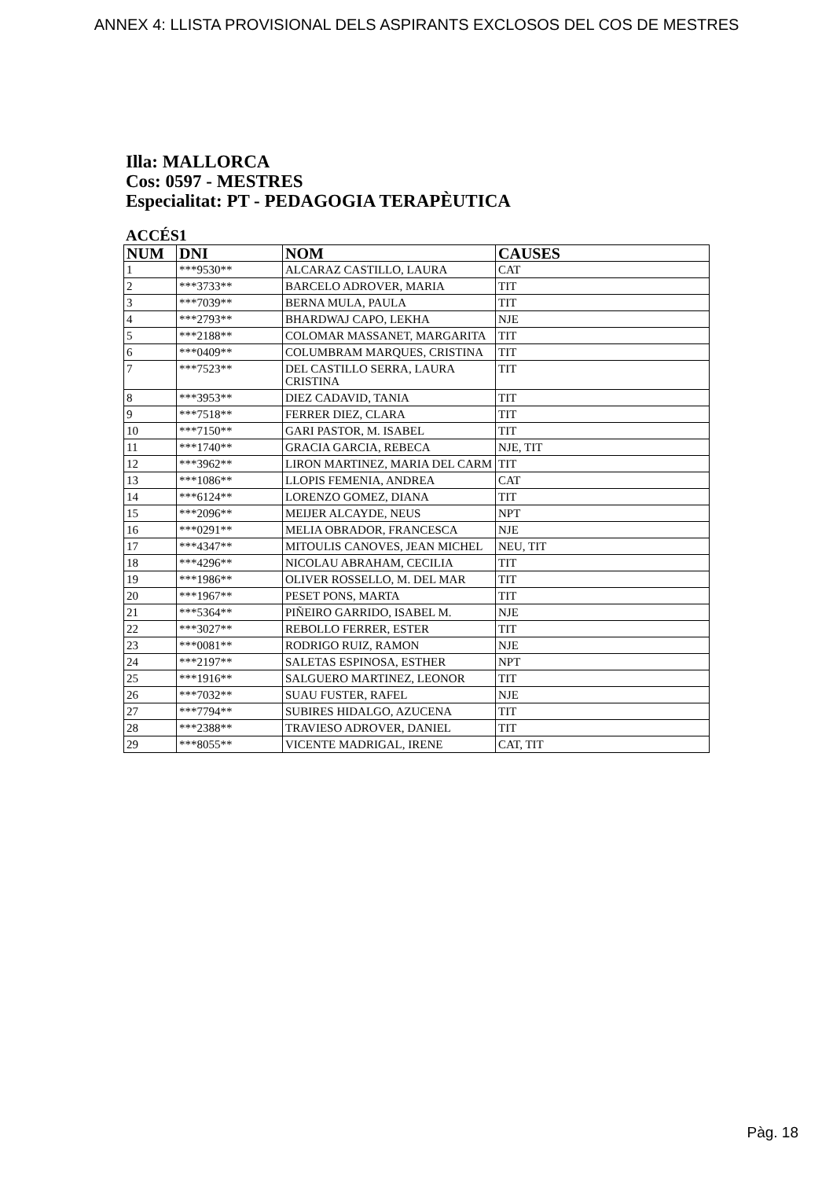ANNEX 4: LLISTA PROVISIONAL DELS ASPIRANTS EXCLOSOS DEL COS DE MESTRES
Illa: MALLORCA
Cos: 0597 - MESTRES
Especialitat: PT - PEDAGOGIA TERAPÈUTICA
ACCÉS1
| NUM | DNI | NOM | CAUSES |
| --- | --- | --- | --- |
| 1 | ***9530** | ALCARAZ CASTILLO, LAURA | CAT |
| 2 | ***3733** | BARCELO ADROVER, MARIA | TIT |
| 3 | ***7039** | BERNA MULA, PAULA | TIT |
| 4 | ***2793** | BHARDWAJ CAPO, LEKHA | NJE |
| 5 | ***2188** | COLOMAR MASSANET, MARGARITA | TIT |
| 6 | ***0409** | COLUMBRAM MARQUES, CRISTINA | TIT |
| 7 | ***7523** | DEL CASTILLO SERRA, LAURA CRISTINA | TIT |
| 8 | ***3953** | DIEZ CADAVID, TANIA | TIT |
| 9 | ***7518** | FERRER DIEZ, CLARA | TIT |
| 10 | ***7150** | GARI PASTOR, M. ISABEL | TIT |
| 11 | ***1740** | GRACIA GARCIA, REBECA | NJE, TIT |
| 12 | ***3962** | LIRON MARTINEZ, MARIA DEL CARM | TIT |
| 13 | ***1086** | LLOPIS FEMENIA, ANDREA | CAT |
| 14 | ***6124** | LORENZO GOMEZ, DIANA | TIT |
| 15 | ***2096** | MEIJER ALCAYDE, NEUS | NPT |
| 16 | ***0291** | MELIA OBRADOR, FRANCESCA | NJE |
| 17 | ***4347** | MITOULIS CANOVES, JEAN MICHEL | NEU, TIT |
| 18 | ***4296** | NICOLAU ABRAHAM, CECILIA | TIT |
| 19 | ***1986** | OLIVER ROSSELLO, M. DEL MAR | TIT |
| 20 | ***1967** | PESET PONS, MARTA | TIT |
| 21 | ***5364** | PIÑEIRO GARRIDO, ISABEL M. | NJE |
| 22 | ***3027** | REBOLLO FERRER, ESTER | TIT |
| 23 | ***0081** | RODRIGO RUIZ, RAMON | NJE |
| 24 | ***2197** | SALETAS ESPINOSA, ESTHER | NPT |
| 25 | ***1916** | SALGUERO MARTINEZ, LEONOR | TIT |
| 26 | ***7032** | SUAU FUSTER, RAFEL | NJE |
| 27 | ***7794** | SUBIRES HIDALGO, AZUCENA | TIT |
| 28 | ***2388** | TRAVIESO ADROVER, DANIEL | TIT |
| 29 | ***8055** | VICENTE MADRIGAL, IRENE | CAT, TIT |
Pàg. 18